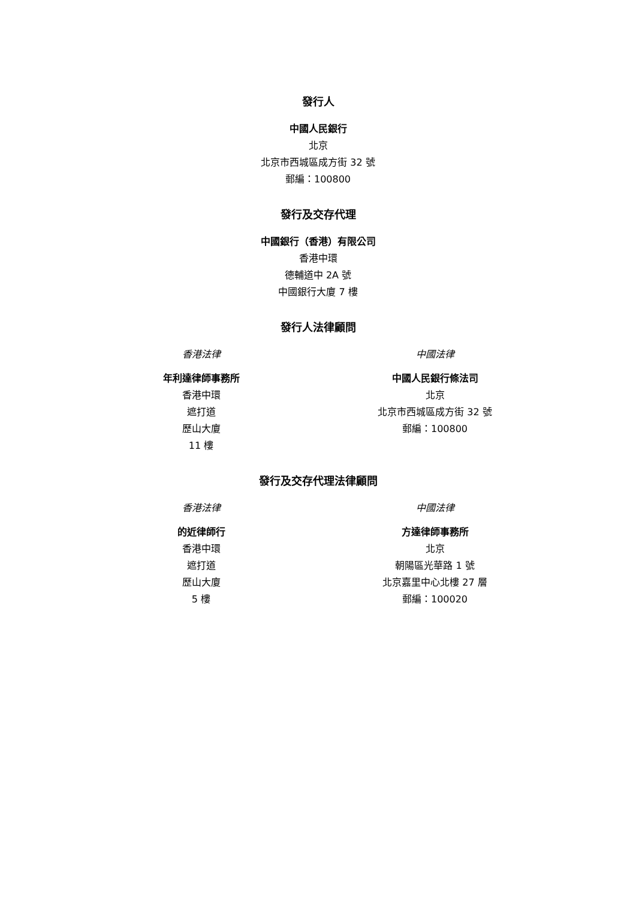發行人
中國人民銀行
北京
北京市西城區成方街 32 號
郵編：100800
發行及交存代理
中國銀行（香港）有限公司
香港中環
德輔道中 2A 號
中國銀行大廈 7 樓
發行人法律顧問
香港法律
年利達律師事務所
香港中環
遮打道
歷山大廈
11 樓
中國法律
中國人民銀行條法司
北京
北京市西城區成方街 32 號
郵編：100800
發行及交存代理法律顧問
香港法律
的近律師行
香港中環
遮打道
歷山大廈
5 樓
中國法律
方達律師事務所
北京
朝陽區光華路 1 號
北京嘉里中心北樓 27 層
郵編：100020